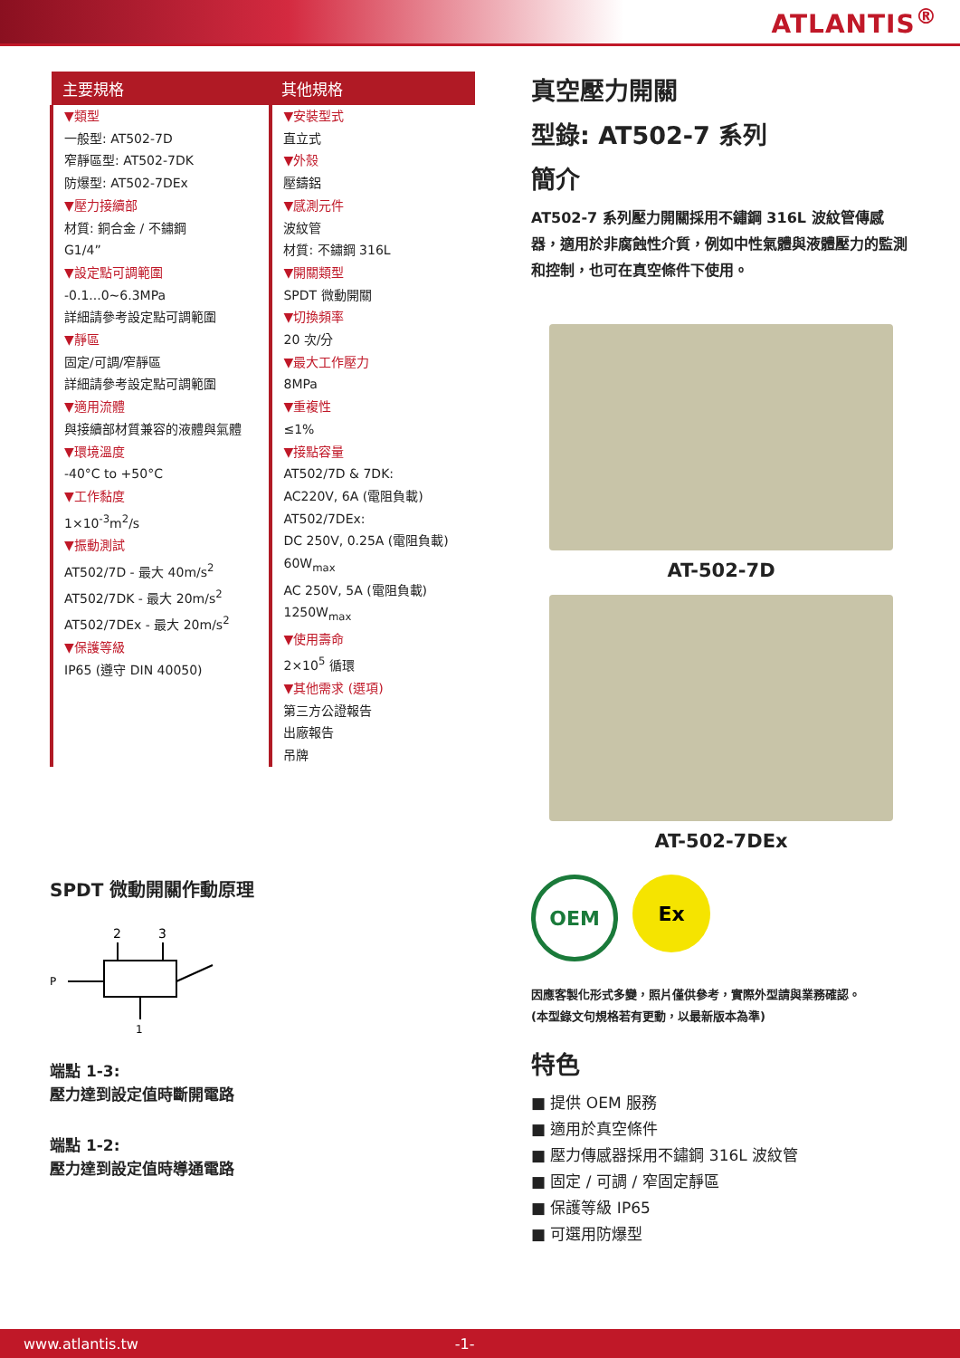ATLANTIS<sup>®</sup>
| 主要規格 | 其他規格 |
| --- | --- |
| ▼類型 一般型: AT502-7D 窄靜區型: AT502-7DK 防爆型: AT502-7DEx ▼壓力接續部 材質: 銅合金 / 不鏽鋼 G1/4” ▼設定點可調範圍 -0.1...0~6.3MPa 詳細請參考設定點可調範圍 ▼靜區 固定/可調/窄靜區 詳細請參考設定點可調範圍 ▼適用流體 與接續部材質兼容的液體與氣體 ▼環境溫度 -40°C to +50°C ▼工作黏度 1×10<sup>-3</sup>m<sup>2</sup>/s ▼振動測試 AT502/7D - 最大 40m/s<sup>2</sup> AT502/7DK - 最大 20m/s<sup>2</sup> AT502/7DEx - 最大 20m/s<sup>2</sup> ▼保護等級 IP65 (遵守 DIN 40050) | ▼安裝型式 直立式 ▼外殼 壓鑄鋁 ▼感測元件 波紋管 材質: 不鏽鋼 316L ▼開關類型 SPDT 微動開關 ▼切換頻率 20 次/分 ▼最大工作壓力 8MPa ▼重複性 ≤1% ▼接點容量 AT502/7D & 7DK: AC220V, 6A (電阻負載) AT502/7DEx: DC 250V, 0.25A (電阻負載) 60W<sub>max</sub> AC 250V, 5A (電阻負載) 1250W<sub>max</sub> ▼使用壽命 2×10<sup>5</sup> 循環 ▼其他需求 (選項) 第三方公證報告 出廠報告 吊牌 |
SPDT 微動開關作動原理
2
3
P
1
端點 1-3:
壓力達到設定值時斷開電路
端點 1-2:
壓力達到設定值時導通電路
真空壓力開關
型錄: AT502-7 系列
簡介
AT502-7 系列壓力開關採用不鏽鋼 316L 波紋管傳感器，適用於非腐蝕性介質，例如中性氣體與液體壓力的監測和控制，也可在真空條件下使用。
AT-502-7D
AT-502-7DEx
OEM Ex
因應客製化形式多變，照片僅供參考，實際外型請與業務確認。
(本型錄文句規格若有更動，以最新版本為準)
特色
■ 提供 OEM 服務
■ 適用於真空條件
■ 壓力傳感器採用不鏽鋼 316L 波紋管
■ 固定 / 可調 / 窄固定靜區
■ 保護等級 IP65
■ 可選用防爆型
www.atlantis.tw -1-